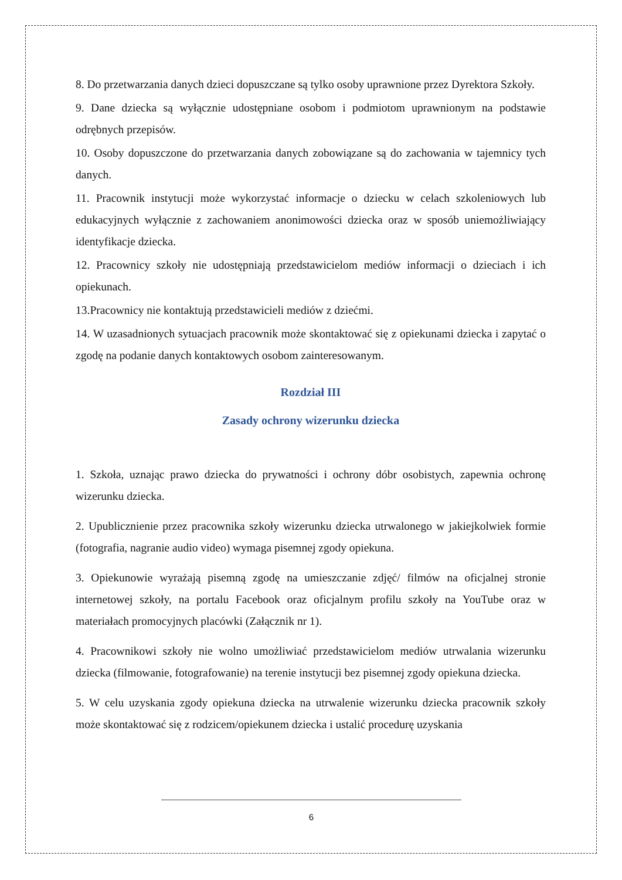8. Do przetwarzania danych dzieci dopuszczane są tylko osoby uprawnione przez Dyrektora Szkoły.
9. Dane dziecka są wyłącznie udostępniane osobom i podmiotom uprawnionym na podstawie odrębnych przepisów.
10. Osoby dopuszczone do przetwarzania danych zobowiązane są do zachowania w tajemnicy tych danych.
11. Pracownik instytucji może wykorzystać informacje o dziecku w celach szkoleniowych lub edukacyjnych wyłącznie z zachowaniem anonimowości dziecka oraz w sposób uniemożliwiający identyfikacje dziecka.
12. Pracownicy szkoły nie udostępniają przedstawicielom mediów informacji o dzieciach i ich opiekunach.
13.Pracownicy nie kontaktują przedstawicieli mediów z dziećmi.
14. W uzasadnionych sytuacjach pracownik może skontaktować się z opiekunami dziecka i zapytać o zgodę na podanie danych kontaktowych osobom zainteresowanym.
Rozdział III
Zasady ochrony wizerunku dziecka
1. Szkoła, uznając prawo dziecka do prywatności i ochrony dóbr osobistych, zapewnia ochronę wizerunku dziecka.
2. Upublicznienie przez pracownika szkoły wizerunku dziecka utrwalonego w jakiejkolwiek formie (fotografia, nagranie audio video) wymaga pisemnej zgody opiekuna.
3. Opiekunowie wyrażają pisemną zgodę na umieszczanie zdjęć/ filmów na oficjalnej stronie internetowej szkoły, na portalu Facebook oraz oficjalnym profilu szkoły na YouTube oraz w materiałach promocyjnych placówki (Załącznik nr 1).
4. Pracownikowi szkoły nie wolno umożliwiać przedstawicielom mediów utrwalania wizerunku dziecka (filmowanie, fotografowanie) na terenie instytucji bez pisemnej zgody opiekuna dziecka.
5. W celu uzyskania zgody opiekuna dziecka na utrwalenie wizerunku dziecka pracownik szkoły może skontaktować się z rodzicem/opiekunem dziecka i ustalić procedurę uzyskania
6